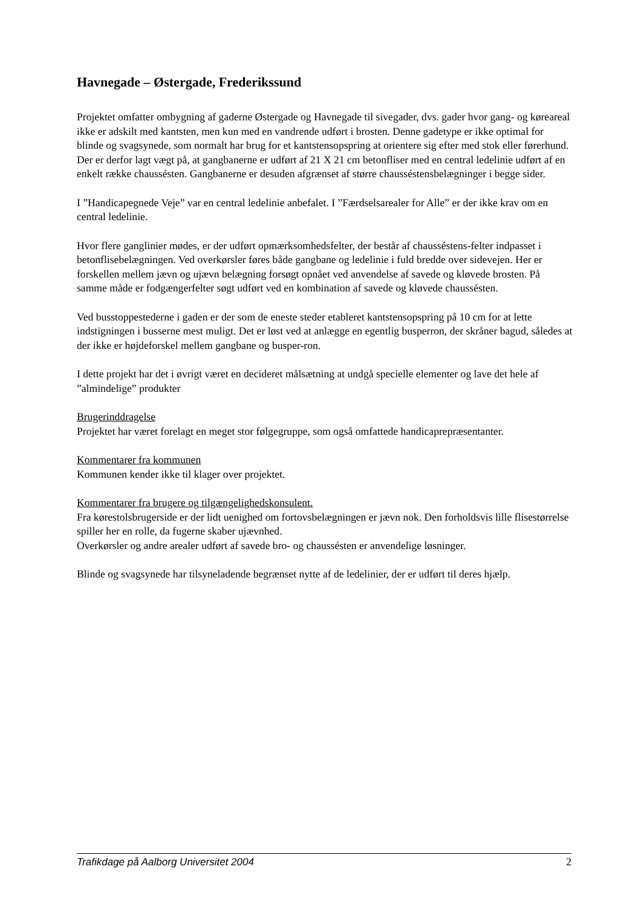Havnegade – Østergade, Frederikssund
Projektet omfatter ombygning af gaderne Østergade og Havnegade til sivegader, dvs. gader hvor gang- og køreareal ikke er adskilt med kantsten, men kun med en vandrende udført i brosten. Denne gadetype er ikke optimal for blinde og svagsynede, som normalt har brug for et kantstensopspring at orientere sig efter med stok eller førerhund. Der er derfor lagt vægt på, at gangbanerne er udført af 21 X 21 cm betonfliser med en central ledelinie udført af en enkelt række chaussésten. Gangbanerne er desuden afgrænset af større chausséstensbelægninger i begge sider.
I ”Handicapegnede Veje” var en central ledelinie anbefalet. I ”Færdselsarealer for Alle” er der ikke krav om en central ledelinie.
Hvor flere ganglinier mødes, er der udført opmærksomhedsfelter, der består af chausséstens-felter indpasset i betonflisebelægningen. Ved overkørsler føres både gangbane og ledelinie i fuld bredde over sidevejen. Her er forskellen mellem jævn og ujævn belægning forsøgt opnået ved anvendelse af savede og kløvede brosten. På samme måde er fodgængerfelter søgt udført ved en kombination af savede og kløvede chaussésten.
Ved busstoppestederne i gaden er der som de eneste steder etableret kantstensopspring på 10 cm for at lette indstigningen i busserne mest muligt. Det er løst ved at anlægge en egentlig busperron, der skråner bagud, således at der ikke er højdeforskel mellem gangbane og busper-ron.
I dette projekt har det i øvrigt været en decideret målsætning at undgå specielle elementer og lave det hele af ”almindelige” produkter
Brugerinddragelse
Projektet har været forelagt en meget stor følgegruppe, som også omfattede handicaprepræsentanter.
Kommentarer fra kommunen
Kommunen kender ikke til klager over projektet.
Kommentarer fra brugere og tilgængelighedskonsulent.
Fra kørestolsbrugerside er der lidt uenighed om fortovsbelægningen er jævn nok. Den forholdsvis lille flisestørrelse spiller her en rolle, da fugerne skaber ujævnhed.
Overkørsler og andre arealer udført af savede bro- og chaussésten er anvendelige løsninger.
Blinde og svagsynede har tilsyneladende begrænset nytte af de ledelinier, der er udført til deres hjælp.
Trafikdage på Aalborg Universitet 2004 2